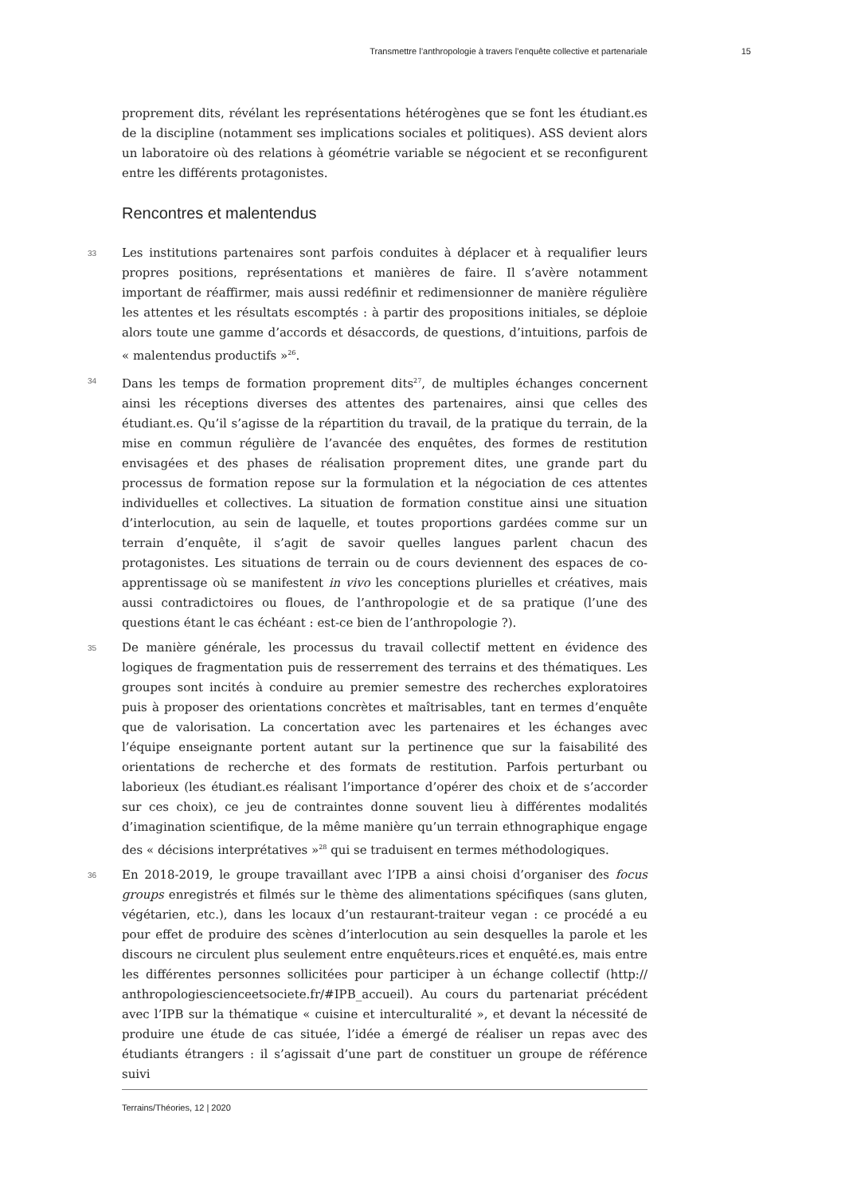Transmettre l’anthropologie à travers l’enquête collective et partenariale 15
proprement dits, révélant les représentations hétérogènes que se font les étudiant.es de la discipline (notamment ses implications sociales et politiques). ASS devient alors un laboratoire où des relations à géométrie variable se négocient et se reconfigurent entre les différents protagonistes.
Rencontres et malentendus
33 Les institutions partenaires sont parfois conduites à déplacer et à requalifier leurs propres positions, représentations et manières de faire. Il s’avère notamment important de réaffirmer, mais aussi redéfinir et redimensionner de manière régulière les attentes et les résultats escomptés : à partir des propositions initiales, se déploie alors toute une gamme d’accords et désaccords, de questions, d’intuitions, parfois de « malentendus productifs »<sup>26</sup>.
34 Dans les temps de formation proprement dits<sup>27</sup>, de multiples échanges concernent ainsi les réceptions diverses des attentes des partenaires, ainsi que celles des étudiant.es. Qu’il s’agisse de la répartition du travail, de la pratique du terrain, de la mise en commun régulière de l’avancée des enquêtes, des formes de restitution envisagées et des phases de réalisation proprement dites, une grande part du processus de formation repose sur la formulation et la négociation de ces attentes individuelles et collectives. La situation de formation constitue ainsi une situation d’interlocution, au sein de laquelle, et toutes proportions gardées comme sur un terrain d’enquête, il s’agit de savoir quelles langues parlent chacun des protagonistes. Les situations de terrain ou de cours deviennent des espaces de co-apprentissage où se manifestent in vivo les conceptions plurielles et créatives, mais aussi contradictoires ou floues, de l’anthropologie et de sa pratique (l’une des questions étant le cas échéant : est-ce bien de l’anthropologie ?).
35 De manière générale, les processus du travail collectif mettent en évidence des logiques de fragmentation puis de resserrement des terrains et des thématiques. Les groupes sont incités à conduire au premier semestre des recherches exploratoires puis à proposer des orientations concrètes et maîtrisables, tant en termes d’enquête que de valorisation. La concertation avec les partenaires et les échanges avec l’équipe enseignante portent autant sur la pertinence que sur la faisabilité des orientations de recherche et des formats de restitution. Parfois perturbant ou laborieux (les étudiant.es réalisant l’importance d’opérer des choix et de s’accorder sur ces choix), ce jeu de contraintes donne souvent lieu à différentes modalités d’imagination scientifique, de la même manière qu’un terrain ethnographique engage des « décisions interprétatives »<sup>28</sup> qui se traduisent en termes méthodologiques.
36 En 2018-2019, le groupe travaillant avec l’IPB a ainsi choisi d’organiser des focus groups enregistrés et filmés sur le thème des alimentations spécifiques (sans gluten, végétarien, etc.), dans les locaux d’un restaurant-traiteur vegan : ce procédé a eu pour effet de produire des scènes d’interlocution au sein desquelles la parole et les discours ne circulent plus seulement entre enquêteurs.rices et enquêté.es, mais entre les différentes personnes sollicitées pour participer à un échange collectif (http:// anthropologiescienceetsociete.fr/#IPB_accueil). Au cours du partenariat précédent avec l’IPB sur la thématique « cuisine et interculturalité », et devant la nécessité de produire une étude de cas située, l’idée a émergé de réaliser un repas avec des étudiants étrangers : il s’agissait d’une part de constituer un groupe de référence suivi
Terrains/Théories, 12 | 2020